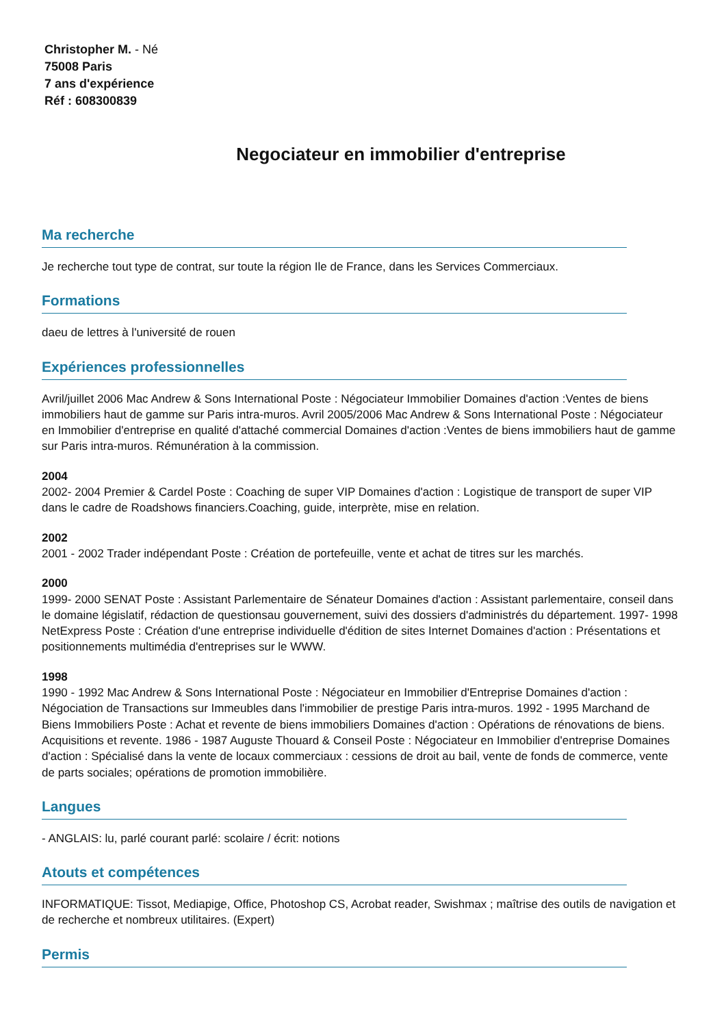Christopher M. - Né
75008 Paris
7 ans d'expérience
Réf : 608300839
Negociateur en immobilier d'entreprise
Ma recherche
Je recherche tout type de contrat, sur toute la région Ile de France, dans les Services Commerciaux.
Formations
daeu de lettres à l'université de rouen
Expériences professionnelles
Avril/juillet 2006 Mac Andrew & Sons International Poste : Négociateur Immobilier Domaines d'action :Ventes de biens immobiliers haut de gamme sur Paris intra-muros. Avril 2005/2006 Mac Andrew & Sons International Poste : Négociateur en Immobilier d'entreprise en qualité d'attaché commercial Domaines d'action :Ventes de biens immobiliers haut de gamme sur Paris intra-muros. Rémunération à la commission.
2004
2002- 2004 Premier & Cardel Poste : Coaching de super VIP Domaines d'action : Logistique de transport de super VIP dans le cadre de Roadshows financiers.Coaching, guide, interprète, mise en relation.
2002
2001 - 2002 Trader indépendant Poste : Création de portefeuille, vente et achat de titres sur les marchés.
2000
1999- 2000 SENAT Poste : Assistant Parlementaire de Sénateur Domaines d'action : Assistant parlementaire, conseil dans le domaine législatif, rédaction de questionsau gouvernement, suivi des dossiers d'administrés du département. 1997- 1998 NetExpress Poste : Création d'une entreprise individuelle d'édition de sites Internet Domaines d'action : Présentations et positionnements multimédia d'entreprises sur le WWW.
1998
1990 - 1992 Mac Andrew & Sons International Poste : Négociateur en Immobilier d'Entreprise Domaines d'action : Négociation de Transactions sur Immeubles dans l'immobilier de prestige Paris intra-muros. 1992 - 1995 Marchand de Biens Immobiliers Poste : Achat et revente de biens immobiliers Domaines d'action : Opérations de rénovations de biens. Acquisitions et revente. 1986 - 1987 Auguste Thouard & Conseil Poste : Négociateur en Immobilier d'entreprise Domaines d'action : Spécialisé dans la vente de locaux commerciaux : cessions de droit au bail, vente de fonds de commerce, vente de parts sociales; opérations de promotion immobilière.
Langues
- ANGLAIS: lu, parlé courant parlé: scolaire / écrit: notions
Atouts et compétences
INFORMATIQUE: Tissot, Mediapige, Office, Photoshop CS, Acrobat reader, Swishmax ; maîtrise des outils de navigation et de recherche et nombreux utilitaires. (Expert)
Permis